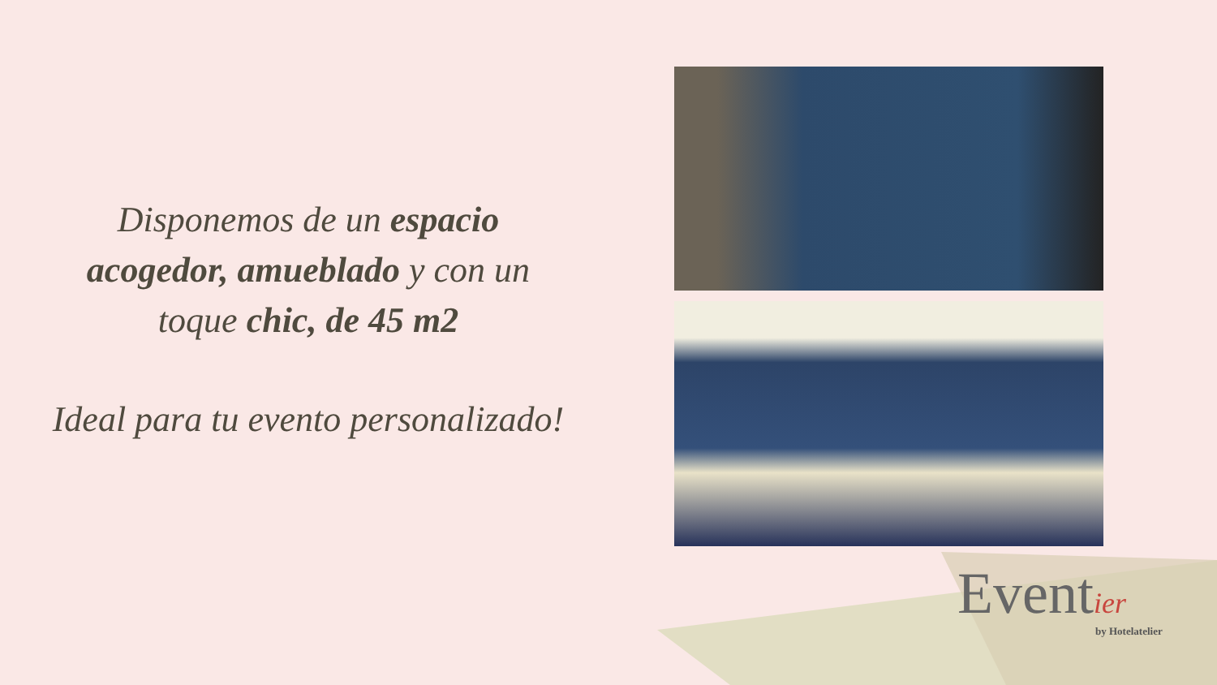Disponemos de un espacio acogedor, amueblado y con un toque chic, de 45 m2
Ideal para tu evento personalizado!
Eventier
by Hotelatelier